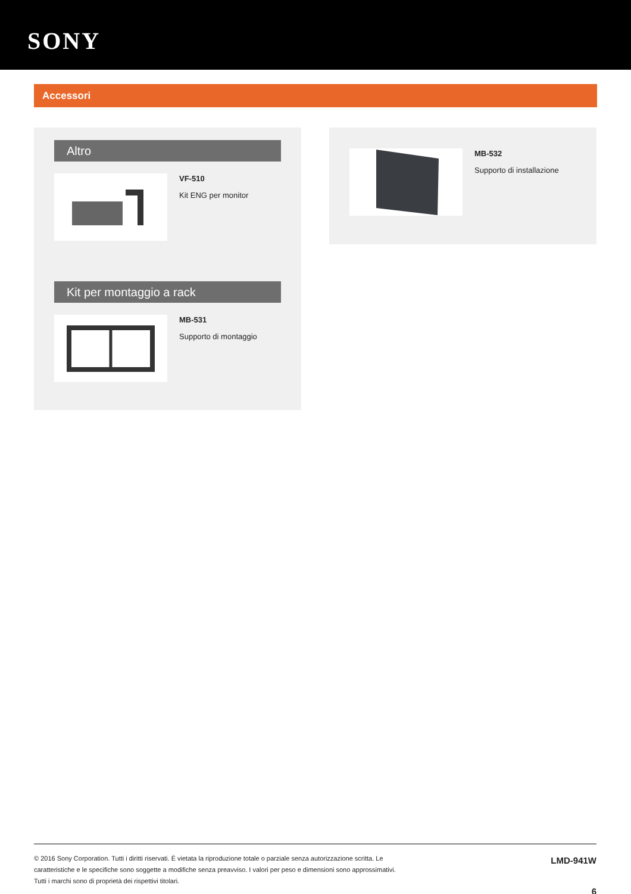SONY
Accessori
Altro
VF-510
Kit ENG per monitor
Kit per montaggio a rack
MB-531
Supporto di montaggio
MB-532
Supporto di installazione
© 2016 Sony Corporation. Tutti i diritti riservati. È vietata la riproduzione totale o parziale senza autorizzazione scritta. Le
caratteristiche e le specifiche sono soggette a modifiche senza preavviso. I valori per peso e dimensioni sono approssimativi.
Tutti i marchi sono di proprietà dei rispettivi titolari.
LMD-941W
6